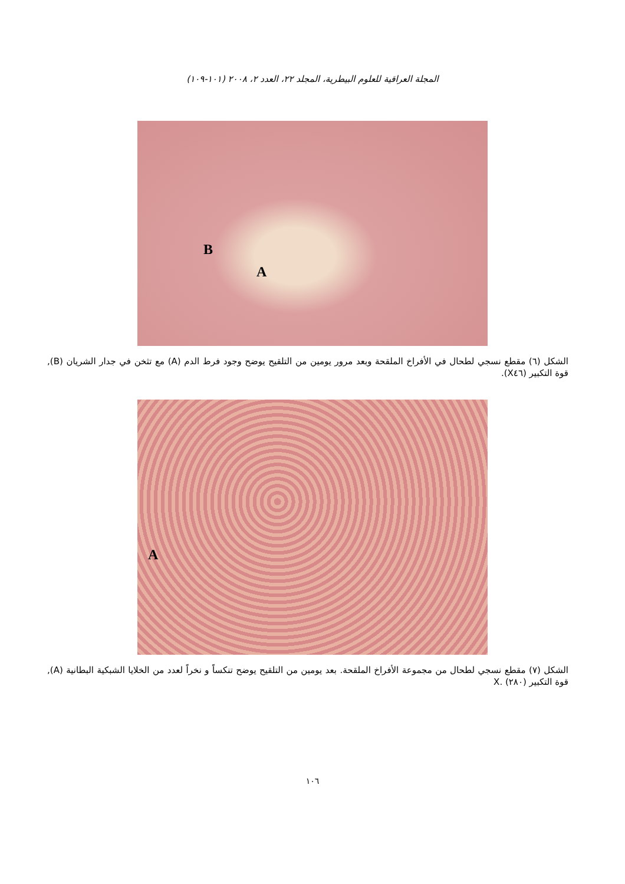المجلة العراقية للعلوم البيطرية، المجلد ٢٢، العدد ٢، ٢٠٠٨ (١٠١-١٠٩)
B
A
الشكل (٦) مقطع نسجي لطحال في الأفراخ الملقحة وبعد مرور يومين من التلقيح يوضح وجود فرط الدم (A) مع تثخن في جدار الشريان (B), قوة التكبير (X٤٦).
A
الشكل (٧) مقطع نسجي لطحال من مجموعة الأفراخ الملقحة. بعد يومين من التلقيح يوضح تنكساً و نخراً لعدد من الخلايا الشبكية البطانية (A), قوة التكبير (٢٨٠) .X
١٠٦